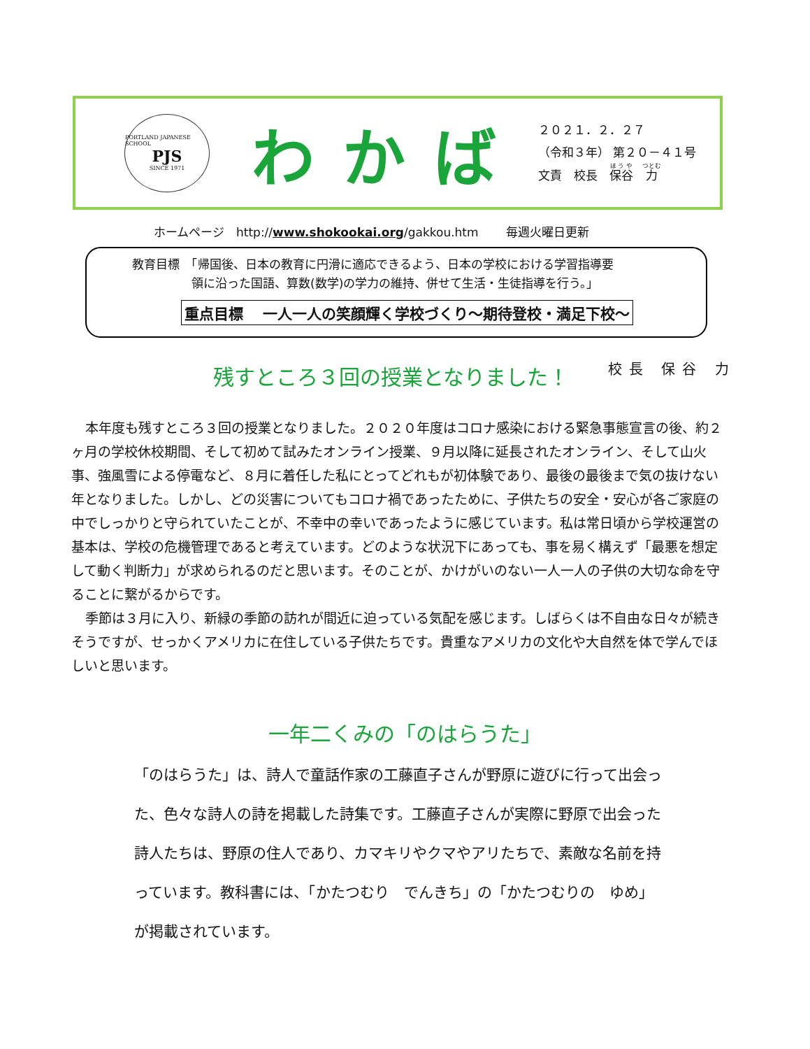PORTLAND JAPANESE SCHOOL
PJS
SINCE 1971
わかば
２０２１．２．２７
（令和３年） 第２０－４１号
文責　校長　保谷　力
ホームページ　http://www.shokookai.org/gakkou.htm　　 毎週火曜日更新
教育目標　「帰国後、日本の教育に円滑に適応できるよう、日本の学校における学習指導要
　　　　　領に沿った国語、算数(数学)の学力の維持、併せて生活・生徒指導を行う。」
重点目標　 一人一人の笑顔輝く学校づくり～期待登校・満足下校～
残すところ３回の授業となりました！ 校長 保谷 力
本年度も残すところ３回の授業となりました。２０２０年度はコロナ感染における緊急事態宣言の後、約２ヶ月の学校休校期間、そして初めて試みたオンライン授業、９月以降に延長されたオンライン、そして山火事、強風雪による停電など、８月に着任した私にとってどれもが初体験であり、最後の最後まで気の抜けない年となりました。しかし、どの災害についてもコロナ禍であったために、子供たちの安全・安心が各ご家庭の中でしっかりと守られていたことが、不幸中の幸いであったように感じています。私は常日頃から学校運営の基本は、学校の危機管理であると考えています。どのような状況下にあっても、事を易く構えず「最悪を想定して動く判断力」が求められるのだと思います。そのことが、かけがいのない一人一人の子供の大切な命を守ることに繋がるからです。
季節は３月に入り、新緑の季節の訪れが間近に迫っている気配を感じます。しばらくは不自由な日々が続きそうですが、せっかくアメリカに在住している子供たちです。貴重なアメリカの文化や大自然を体で学んでほしいと思います。
一年二くみの「のはらうた」
「のはらうた」は、詩人で童話作家の工藤直子さんが野原に遊びに行って出会った、色々な詩人の詩を掲載した詩集です。工藤直子さんが実際に野原で出会った詩人たちは、野原の住人であり、カマキリやクマやアリたちで、素敵な名前を持っています。教科書には、「かたつむり　でんきち」の「かたつむりの　ゆめ」が掲載されています。